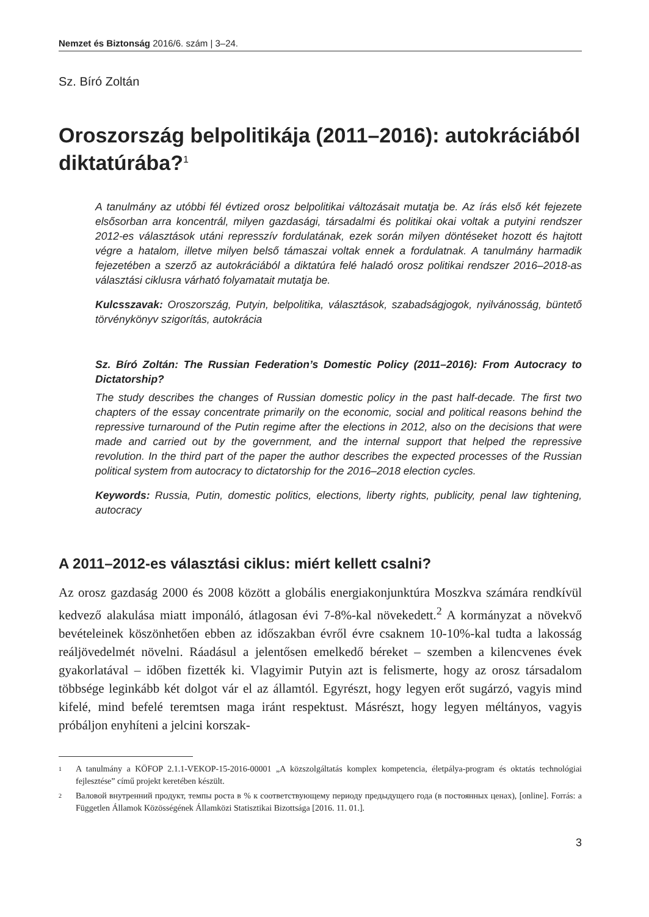Nemzet és Biztonság 2016/6. szám | 3–24.
Sz. Bíró Zoltán
Oroszország belpolitikája (2011–2016): autokráciából diktatúrába?<sup>1</sup>
A tanulmány az utóbbi fél évtized orosz belpolitikai változásait mutatja be. Az írás első két fejezete elsősorban arra koncentrál, milyen gazdasági, társadalmi és politikai okai voltak a putyini rendszer 2012-es választások utáni represszív fordulatának, ezek során milyen döntéseket hozott és hajtott végre a hatalom, illetve milyen belső támaszai voltak ennek a fordulatnak. A tanulmány harmadik fejezetében a szerző az autokráciából a diktatúra felé haladó orosz politikai rendszer 2016–2018-as választási ciklusra várható folyamatait mutatja be.
Kulcsszavak: Oroszország, Putyin, belpolitika, választások, szabadságjogok, nyilvánosság, büntető törvénykönyv szigorítás, autokrácia
Sz. Bíró Zoltán: The Russian Federation’s Domestic Policy (2011–2016): From Autocracy to Dictatorship?
The study describes the changes of Russian domestic policy in the past half-decade. The first two chapters of the essay concentrate primarily on the economic, social and political reasons behind the repressive turnaround of the Putin regime after the elections in 2012, also on the decisions that were made and carried out by the government, and the internal support that helped the repressive revolution. In the third part of the paper the author describes the expected processes of the Russian political system from autocracy to dictatorship for the 2016–2018 election cycles.
Keywords: Russia, Putin, domestic politics, elections, liberty rights, publicity, penal law tightening, autocracy
A 2011–2012-es választási ciklus: miért kellett csalni?
Az orosz gazdaság 2000 és 2008 között a globális energiakonjunktúra Moszkva számára rendkívül kedvező alakulása miatt imponáló, átlagosan évi 7-8%-kal növekedett.<sup>2</sup> A kormányzat a növekvő bevételeinek köszönhetően ebben az időszakban évről évre csaknem 10-10%-kal tudta a lakosság reáljövedelmét növelni. Ráadásul a jelentősen emelkedő béreket – szemben a kilencvenes évek gyakorlatával – időben fizették ki. Vlagyimir Putyin azt is felismerte, hogy az orosz társadalom többsége leginkább két dolgot vár el az államtól. Egyrészt, hogy legyen erőt sugárzó, vagyis mind kifelé, mind befelé teremtsen maga iránt respektust. Másrészt, hogy legyen méltányos, vagyis próbáljon enyhíteni a jelcini korszak-
1 A tanulmány a KÖFOP 2.1.1-VEKOP-15-2016-00001 „A közszolgáltatás komplex kompetencia, életpálya-program és oktatás technológiai fejlesztése” című projekt keretében készült.
2 Валовой внутренний продукт, темпы роста в % к соответствующему периоду предыдущего года (в постоянных ценах), [online]. Forrás: a Független Államok Közösségének Államközi Statisztikai Bizottsága [2016. 11. 01.].
3